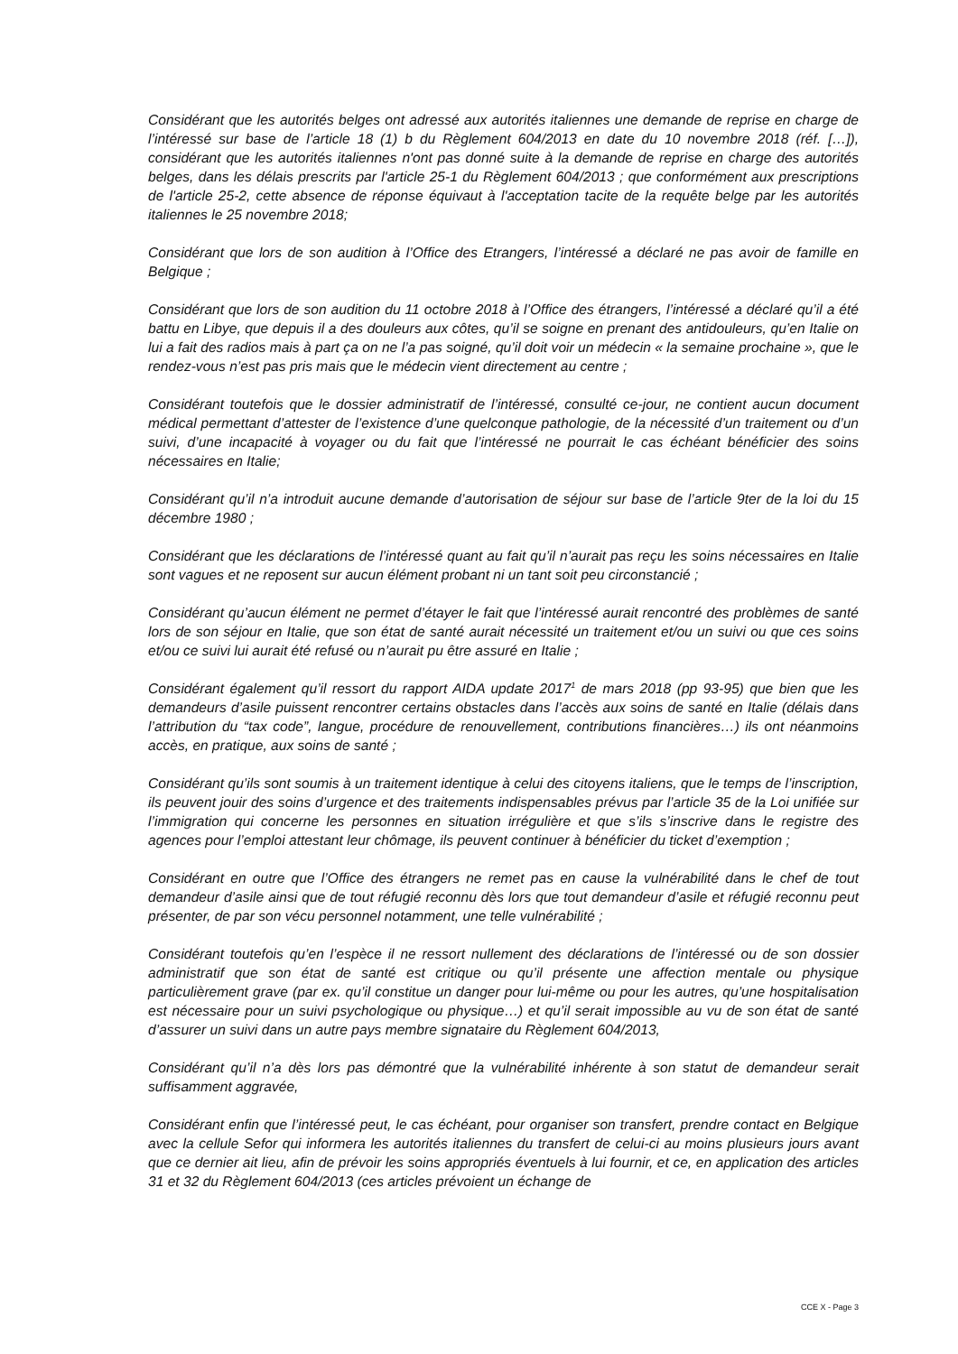Considérant que les autorités belges ont adressé aux autorités italiennes une demande de reprise en charge de l’intéressé sur base de l’article 18 (1) b du Règlement 604/2013 en date du 10 novembre 2018 (réf. […]), considérant que les autorités italiennes n'ont pas donné suite à la demande de reprise en charge des autorités belges, dans les délais prescrits par l'article 25-1 du Règlement 604/2013 ; que conformément aux prescriptions de l'article 25-2, cette absence de réponse équivaut à l'acceptation tacite de la requête belge par les autorités italiennes le 25 novembre 2018;
Considérant que lors de son audition à l’Office des Etrangers, l’intéressé a déclaré ne pas avoir de famille en Belgique ;
Considérant que lors de son audition du 11 octobre 2018 à l’Office des étrangers, l’intéressé a déclaré qu’il a été battu en Libye, que depuis il a des douleurs aux côtes, qu’il se soigne en prenant des antidouleurs, qu’en Italie on lui a fait des radios mais à part ça on ne l’a pas soigné, qu’il doit voir un médecin « la semaine prochaine », que le rendez-vous n’est pas pris mais que le médecin vient directement au centre ;
Considérant toutefois que le dossier administratif de l’intéressé, consulté ce-jour, ne contient aucun document médical permettant d’attester de l’existence d’une quelconque pathologie, de la nécessité d’un traitement ou d’un suivi, d’une incapacité à voyager ou du fait que l’intéressé ne pourrait le cas échéant bénéficier des soins nécessaires en Italie;
Considérant qu’il n’a introduit aucune demande d’autorisation de séjour sur base de l’article 9ter de la loi du 15 décembre 1980 ;
Considérant que les déclarations de l’intéressé quant au fait qu’il n’aurait pas reçu les soins nécessaires en Italie sont vagues et ne reposent sur aucun élément probant ni un tant soit peu circonstancié ;
Considérant qu’aucun élément ne permet d’étayer le fait que l’intéressé aurait rencontré des problèmes de santé lors de son séjour en Italie, que son état de santé aurait nécessité un traitement et/ou un suivi ou que ces soins et/ou ce suivi lui aurait été refusé ou n’aurait pu être assuré en Italie ;
Considérant également qu’il ressort du rapport AIDA update 2017<sup>1</sup> de mars 2018 (pp 93-95) que bien que les demandeurs d’asile puissent rencontrer certains obstacles dans l’accès aux soins de santé en Italie (délais dans l’attribution du “tax code”, langue, procédure de renouvellement, contributions financières…) ils ont néanmoins accès, en pratique, aux soins de santé ;
Considérant qu’ils sont soumis à un traitement identique à celui des citoyens italiens, que le temps de l’inscription, ils peuvent jouir des soins d’urgence et des traitements indispensables prévus par l’article 35 de la Loi unifiée sur l’immigration qui concerne les personnes en situation irrégulière et que s’ils s’inscrive dans le registre des agences pour l’emploi attestant leur chômage, ils peuvent continuer à bénéficier du ticket d’exemption ;
Considérant en outre que l’Office des étrangers ne remet pas en cause la vulnérabilité dans le chef de tout demandeur d’asile ainsi que de tout réfugié reconnu dès lors que tout demandeur d’asile et réfugié reconnu peut présenter, de par son vécu personnel notamment, une telle vulnérabilité ;
Considérant toutefois qu’en l’espèce il ne ressort nullement des déclarations de l’intéressé ou de son dossier administratif que son état de santé est critique ou qu’il présente une affection mentale ou physique particulièrement grave (par ex. qu’il constitue un danger pour lui-même ou pour les autres, qu’une hospitalisation est nécessaire pour un suivi psychologique ou physique…) et qu’il serait impossible au vu de son état de santé d’assurer un suivi dans un autre pays membre signataire du Règlement 604/2013,
Considérant qu’il n’a dès lors pas démontré que la vulnérabilité inhérente à son statut de demandeur serait suffisamment aggravée,
Considérant enfin que l’intéressé peut, le cas échéant, pour organiser son transfert, prendre contact en Belgique avec la cellule Sefor qui informera les autorités italiennes du transfert de celui-ci au moins plusieurs jours avant que ce dernier ait lieu, afin de prévoir les soins appropriés éventuels à lui fournir, et ce, en application des articles 31 et 32 du Règlement 604/2013 (ces articles prévoient un échange de
CCE X - Page 3